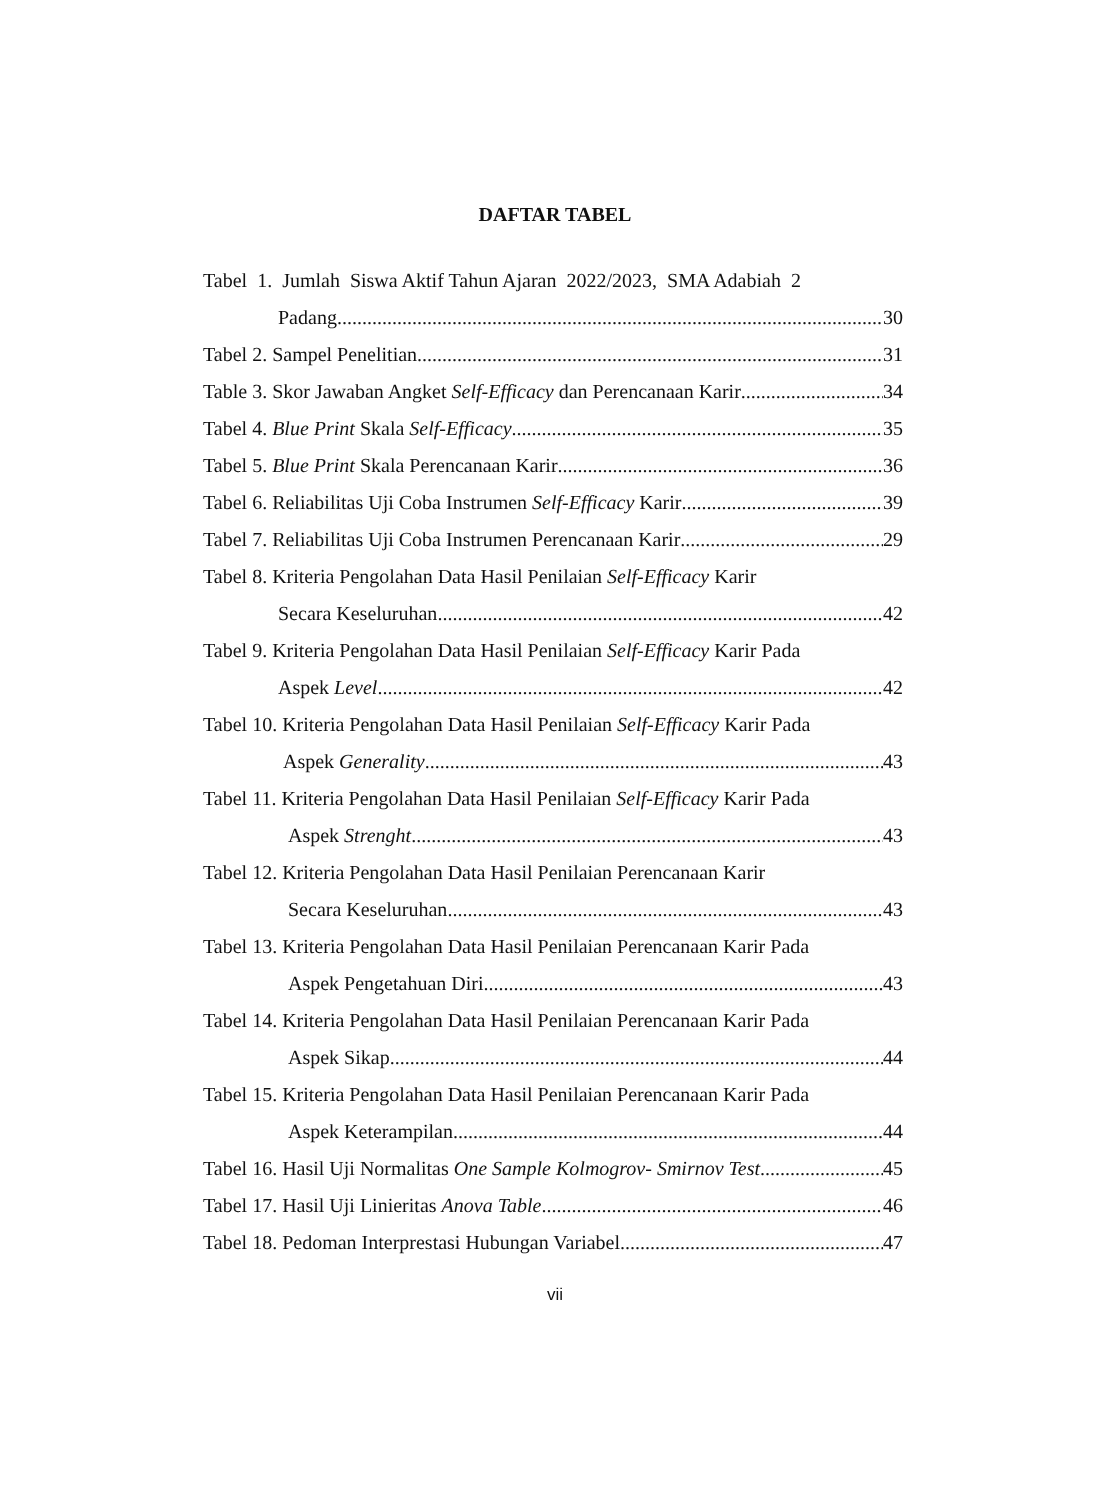DAFTAR TABEL
Tabel 1. Jumlah Siswa Aktif Tahun Ajaran 2022/2023, SMA Adabiah 2
Padang 30
Tabel 2. Sampel Penelitian 31
Table 3. Skor Jawaban Angket Self-Efficacy dan Perencanaan Karir 34
Tabel 4. Blue Print Skala Self-Efficacy 35
Tabel 5. Blue Print Skala Perencanaan Karir 36
Tabel 6. Reliabilitas Uji Coba Instrumen Self-Efficacy Karir 39
Tabel 7. Reliabilitas Uji Coba Instrumen Perencanaan Karir 29
Tabel 8. Kriteria Pengolahan Data Hasil Penilaian Self-Efficacy Karir
Secara Keseluruhan 42
Tabel 9. Kriteria Pengolahan Data Hasil Penilaian Self-Efficacy Karir Pada
Aspek Level 42
Tabel 10. Kriteria Pengolahan Data Hasil Penilaian Self-Efficacy Karir Pada
Aspek Generality 43
Tabel 11. Kriteria Pengolahan Data Hasil Penilaian Self-Efficacy Karir Pada
Aspek Strenght 43
Tabel 12. Kriteria Pengolahan Data Hasil Penilaian Perencanaan Karir
Secara Keseluruhan 43
Tabel 13. Kriteria Pengolahan Data Hasil Penilaian Perencanaan Karir Pada
Aspek Pengetahuan Diri 43
Tabel 14. Kriteria Pengolahan Data Hasil Penilaian Perencanaan Karir Pada
Aspek Sikap 44
Tabel 15. Kriteria Pengolahan Data Hasil Penilaian Perencanaan Karir Pada
Aspek Keterampilan 44
Tabel 16. Hasil Uji Normalitas One Sample Kolmogrov- Smirnov Test 45
Tabel 17. Hasil Uji Linieritas Anova Table 46
Tabel 18. Pedoman Interprestasi Hubungan Variabel 47
vii